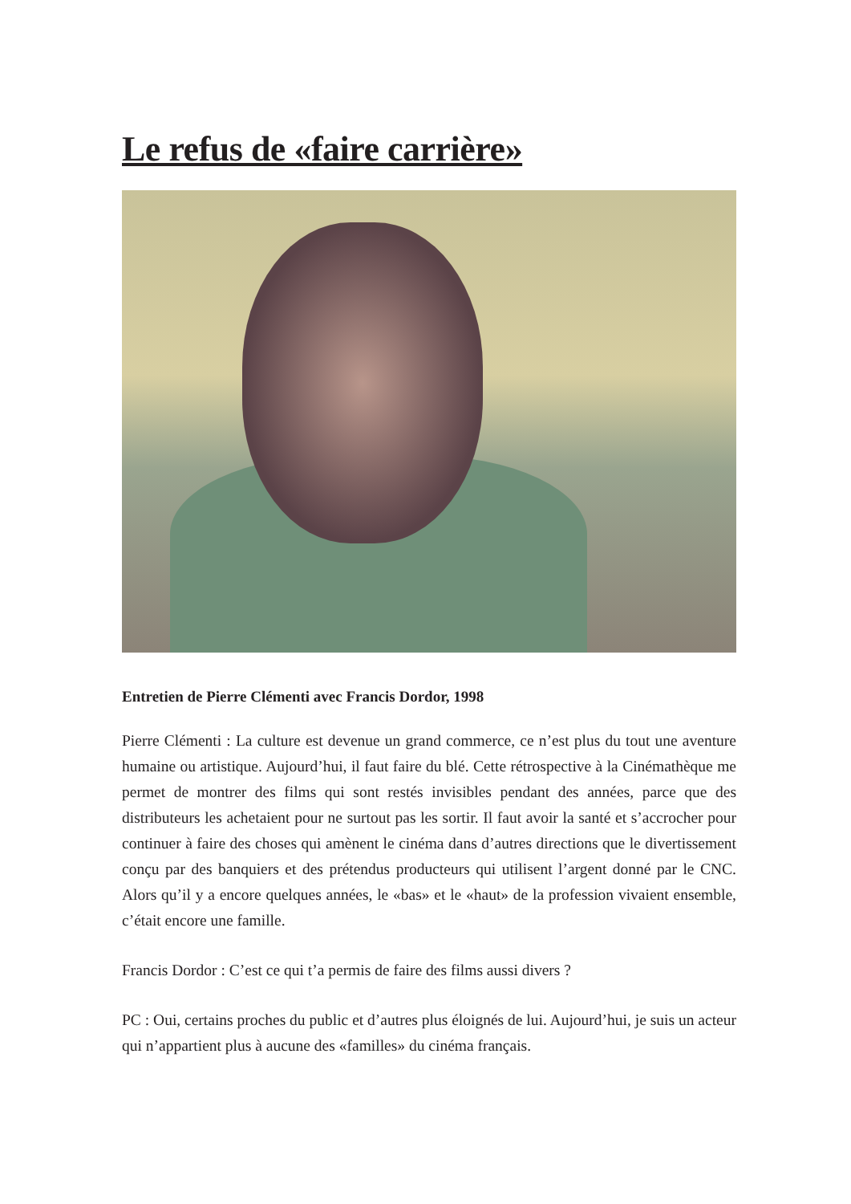Le refus de «faire carrière»
Entretien de Pierre Clémenti avec Francis Dordor, 1998
Pierre Clémenti : La culture est devenue un grand commerce, ce n’est plus du tout une aventure humaine ou artistique. Aujourd’hui, il faut faire du blé. Cette rétrospective à la Cinémathèque me permet de montrer des films qui sont restés invisibles pendant des années, parce que des distributeurs les achetaient pour ne surtout pas les sortir. Il faut avoir la santé et s’accrocher pour continuer à faire des choses qui amènent le cinéma dans d’autres directions que le divertissement conçu par des banquiers et des prétendus producteurs qui utilisent l’argent donné par le CNC. Alors qu’il y a encore quelques années, le «bas» et le «haut» de la profession vivaient ensemble, c’était encore une famille.
Francis Dordor : C’est ce qui t’a permis de faire des films aussi divers ?
PC : Oui, certains proches du public et d’autres plus éloignés de lui. Aujourd’hui, je suis un acteur qui n’appartient plus à aucune des «familles» du cinéma français.